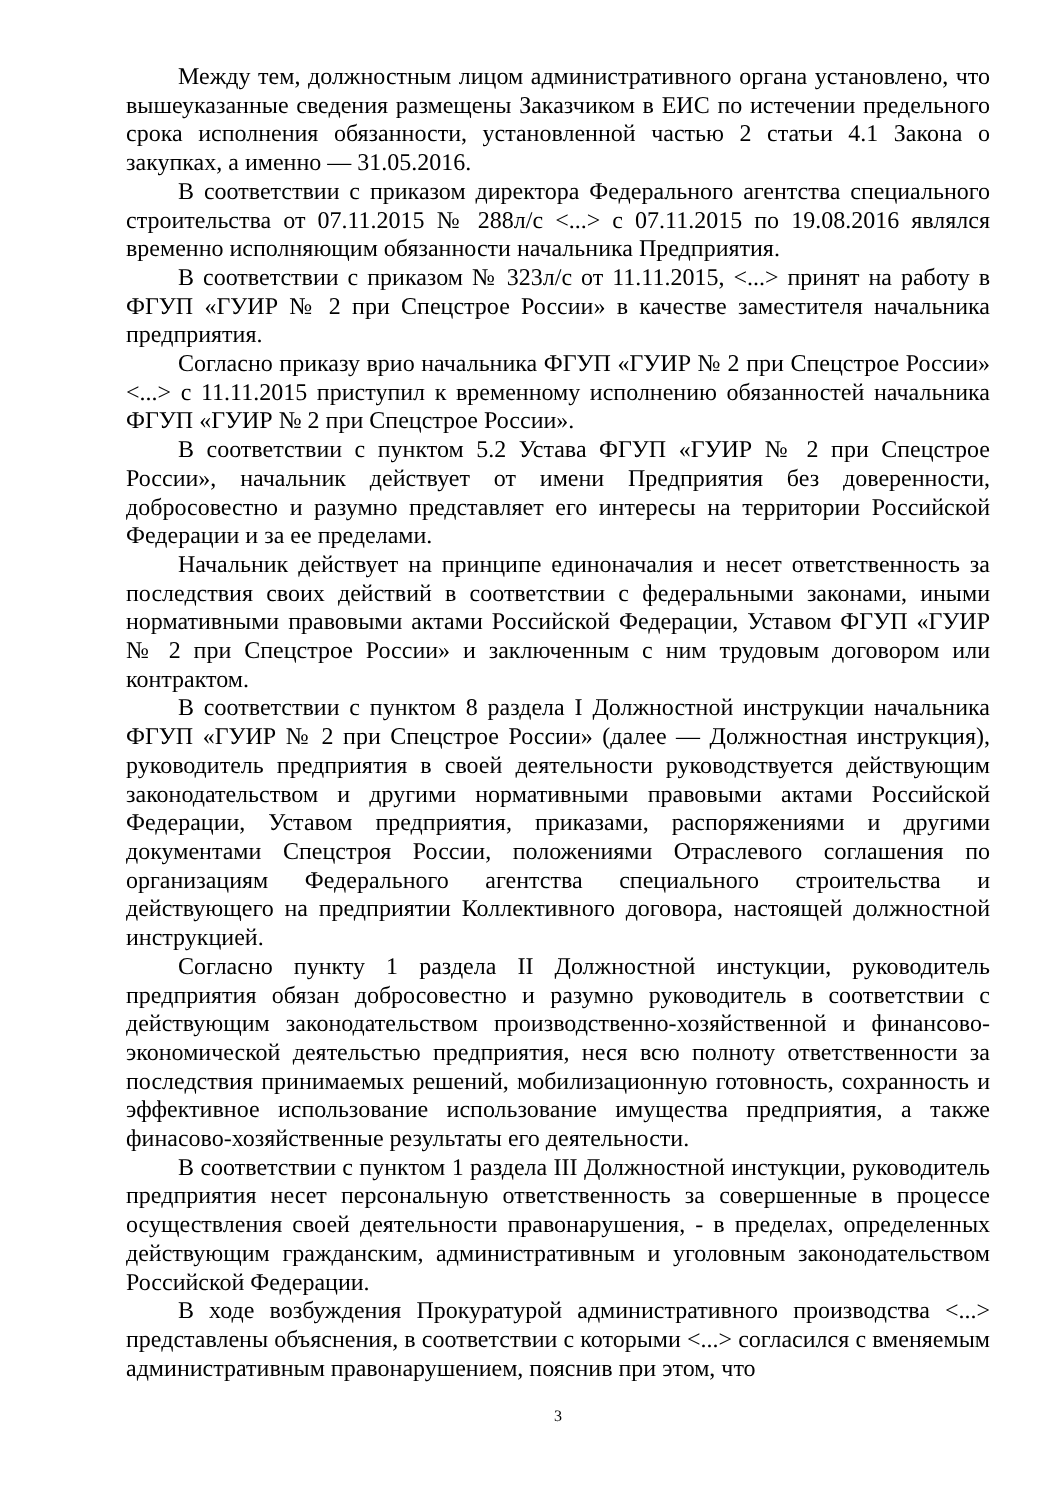Между тем, должностным лицом административного органа установлено, что вышеуказанные сведения размещены Заказчиком в ЕИС по истечении предельного срока исполнения обязанности, установленной частью 2 статьи 4.1 Закона о закупках, а именно — 31.05.2016.
В соответствии с приказом директора Федерального агентства специального строительства от 07.11.2015 № 288л/с <...> с 07.11.2015 по 19.08.2016 являлся временно исполняющим обязанности начальника Предприятия.
В соответствии с приказом № 323л/с от 11.11.2015, <...> принят на работу в ФГУП «ГУИР № 2 при Спецстрое России» в качестве заместителя начальника предприятия.
Согласно приказу врио начальника ФГУП «ГУИР № 2 при Спецстрое России» <...> с 11.11.2015 приступил к временному исполнению обязанностей начальника ФГУП «ГУИР № 2 при Спецстрое России».
В соответствии с пунктом 5.2 Устава ФГУП «ГУИР № 2 при Спецстрое России», начальник действует от имени Предприятия без доверенности, добросовестно и разумно представляет его интересы на территории Российской Федерации и за ее пределами.
Начальник действует на принципе единоначалия и несет ответственность за последствия своих действий в соответствии с федеральными законами, иными нормативными правовыми актами Российской Федерации, Уставом ФГУП «ГУИР № 2 при Спецстрое России» и заключенным с ним трудовым договором или контрактом.
В соответствии с пунктом 8 раздела I Должностной инструкции начальника ФГУП «ГУИР № 2 при Спецстрое России» (далее — Должностная инструкция), руководитель предприятия в своей деятельности руководствуется действующим законодательством и другими нормативными правовыми актами Российской Федерации, Уставом предприятия, приказами, распоряжениями и другими документами Спецстроя России, положениями Отраслевого соглашения по организациям Федерального агентства специального строительства и действующего на предприятии Коллективного договора, настоящей должностной инструкцией.
Согласно пункту 1 раздела II Должностной инстукции, руководитель предприятия обязан добросовестно и разумно руководитель в соответствии с действующим законодательством производственно-хозяйственной и финансово-экономической деятельстью предприятия, неся всю полноту ответственности за последствия принимаемых решений, мобилизационную готовность, сохранность и эффективное использование использование имущества предприятия, а также финасово-хозяйственные результаты его деятельности.
В соответствии с пунктом 1 раздела III Должностной инстукции, руководитель предприятия несет персональную ответственность за совершенные в процессе осуществления своей деятельности правонарушения, - в пределах, определенных действующим гражданским, административным и уголовным законодательством Российской Федерации.
В ходе возбуждения Прокуратурой административного производства <...> представлены объяснения, в соответствии с которыми <...> согласился с вменяемым административным правонарушением, пояснив при этом, что
3